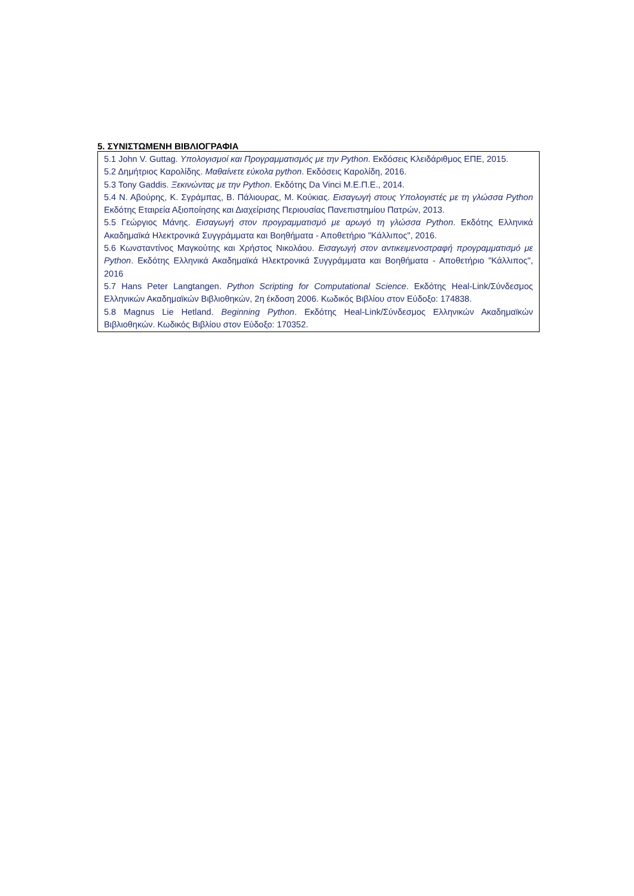5. ΣΥΝΙΣΤΩΜΕΝΗ ΒΙΒΛΙΟΓΡΑΦΙΑ
5.1 John V. Guttag. Υπολογισμοί και Προγραμματισμός με την Python. Εκδόσεις Κλειδάριθμος ΕΠΕ, 2015.
5.2 Δημήτριος Καρολίδης. Μαθαίνετε εύκολα python. Εκδόσεις Καρολίδη, 2016.
5.3 Tony Gaddis. Ξεκινώντας με την Python. Εκδότης Da Vinci Μ.Ε.Π.Ε., 2014.
5.4 Ν. Αβούρης, Κ. Σγράμπας, Β. Πάλιουρας, Μ. Κούκιας. Εισαγωγή στους Υπολογιστές με τη γλώσσα Python Εκδότης Εταιρεία Αξιοποίησης και Διαχείρισης Περιουσίας Πανεπιστημίου Πατρών, 2013.
5.5 Γεώργιος Μάνης. Εισαγωγή στον προγραμματισμό με αρωγό τη γλώσσα Python. Εκδότης Ελληνικά Ακαδημαϊκά Ηλεκτρονικά Συγγράμματα και Βοηθήματα - Αποθετήριο "Κάλλιπος", 2016.
5.6 Κωνσταντίνος Μαγκούτης και Χρήστος Νικολάου. Εισαγωγή στον αντικειμενοστραφή προγραμματισμό με Python. Εκδότης Ελληνικά Ακαδημαϊκά Ηλεκτρονικά Συγγράμματα και Βοηθήματα - Αποθετήριο "Κάλλιπος", 2016
5.7 Hans Peter Langtangen. Python Scripting for Computational Science. Εκδότης Heal-Link/Σύνδεσμος Ελληνικών Ακαδημαϊκών Βιβλιοθηκών, 2η έκδοση 2006. Κωδικός Βιβλίου στον Εύδοξο: 174838.
5.8 Magnus Lie Hetland. Beginning Python. Εκδότης Heal-Link/Σύνδεσμος Ελληνικών Ακαδημαϊκών Βιβλιοθηκών. Κωδικός Βιβλίου στον Εύδοξο: 170352.